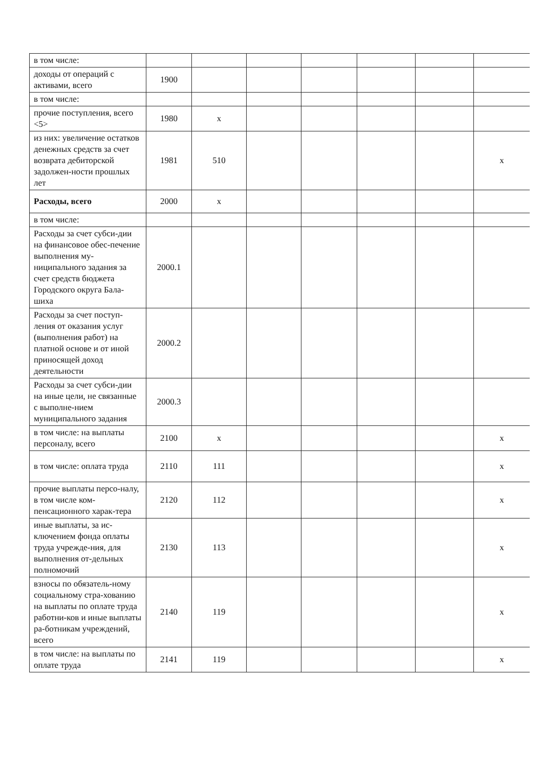| в том числе: | | | | | | | |
| доходы от операций с активами, всего | 1900 | | | | | | |
| в том числе: | | | | | | | |
| прочие поступления, всего <5> | 1980 | x | | | | | |
| из них: увеличение остатков денежных средств за счет возврата дебиторской задолжен-ности прошлых лет | 1981 | 510 | | | | | x |
| Расходы, всего | 2000 | x | | | | | |
| в том числе: | | | | | | | |
| Расходы за счет субси-дии на финансовое обес-печение выполнения му-ниципального задания за счет средств бюджета Городского округа Бала-шиха | 2000.1 | | | | | | |
| Расходы за счет поступ-ления от оказания услуг (выполнения работ) на платной основе и от иной приносящей доход деятельности | 2000.2 | | | | | | |
| Расходы за счет субси-дии на иные цели, не связанные с выполне-нием муниципального задания | 2000.3 | | | | | | |
| в том числе: на выплаты персоналу, всего | 2100 | x | | | | | x |
| в том числе: оплата труда | 2110 | 111 | | | | | x |
| прочие выплаты персо-налу, в том числе ком-пенсационного харак-тера | 2120 | 112 | | | | | x |
| иные выплаты, за ис-ключением фонда оплаты труда учрежде-ния, для выполнения от-дельных полномочий | 2130 | 113 | | | | | x |
| взносы по обязатель-ному социальному стра-хованию на выплаты по оплате труда работни-ков и иные выплаты ра-ботникам учреждений, всего | 2140 | 119 | | | | | x |
| в том числе: на выплаты по оплате труда | 2141 | 119 | | | | | x |